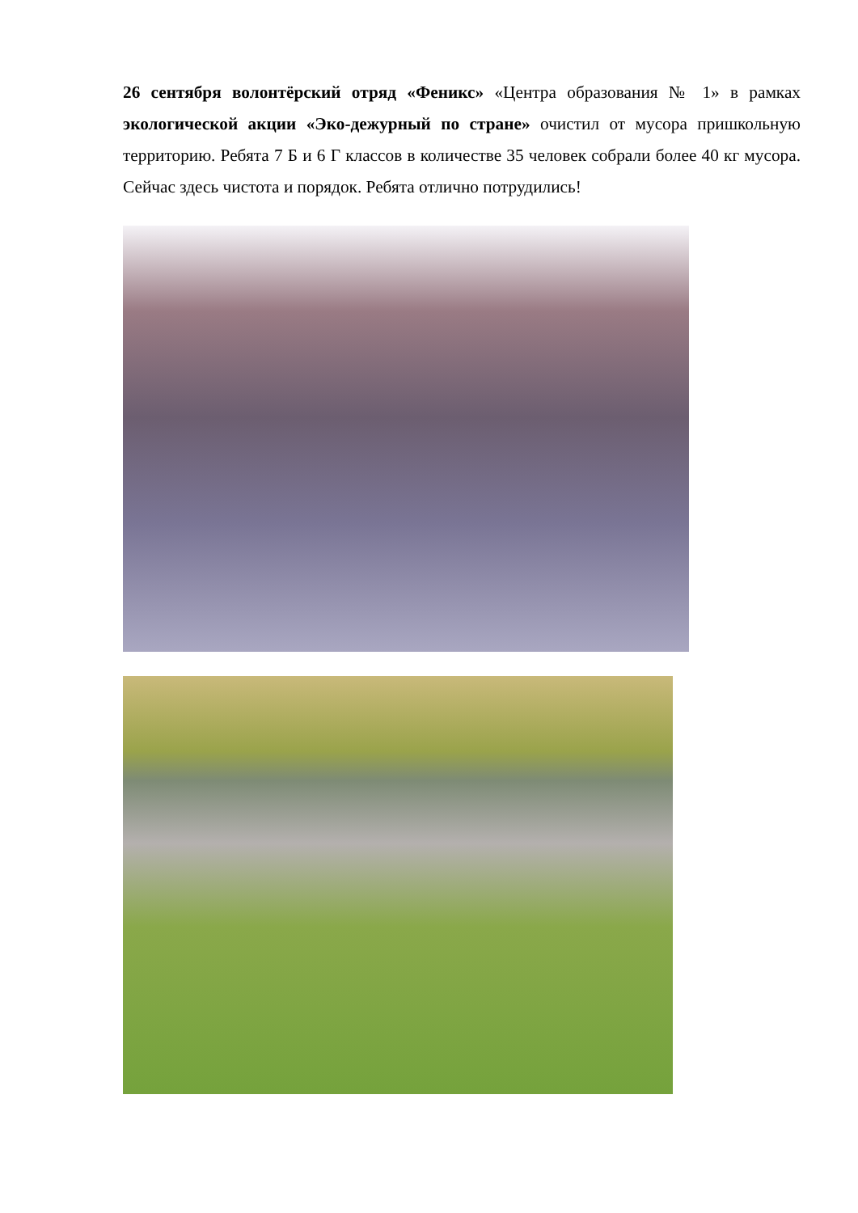26 сентября волонтёрский отряд «Феникс» «Центра образования № 1» в рамках экологической акции «Эко-дежурный по стране» очистил от мусора пришкольную территорию. Ребята 7 Б и 6 Г классов в количестве 35 человек собрали более 40 кг мусора. Сейчас здесь чистота и порядок. Ребята отлично потрудились!